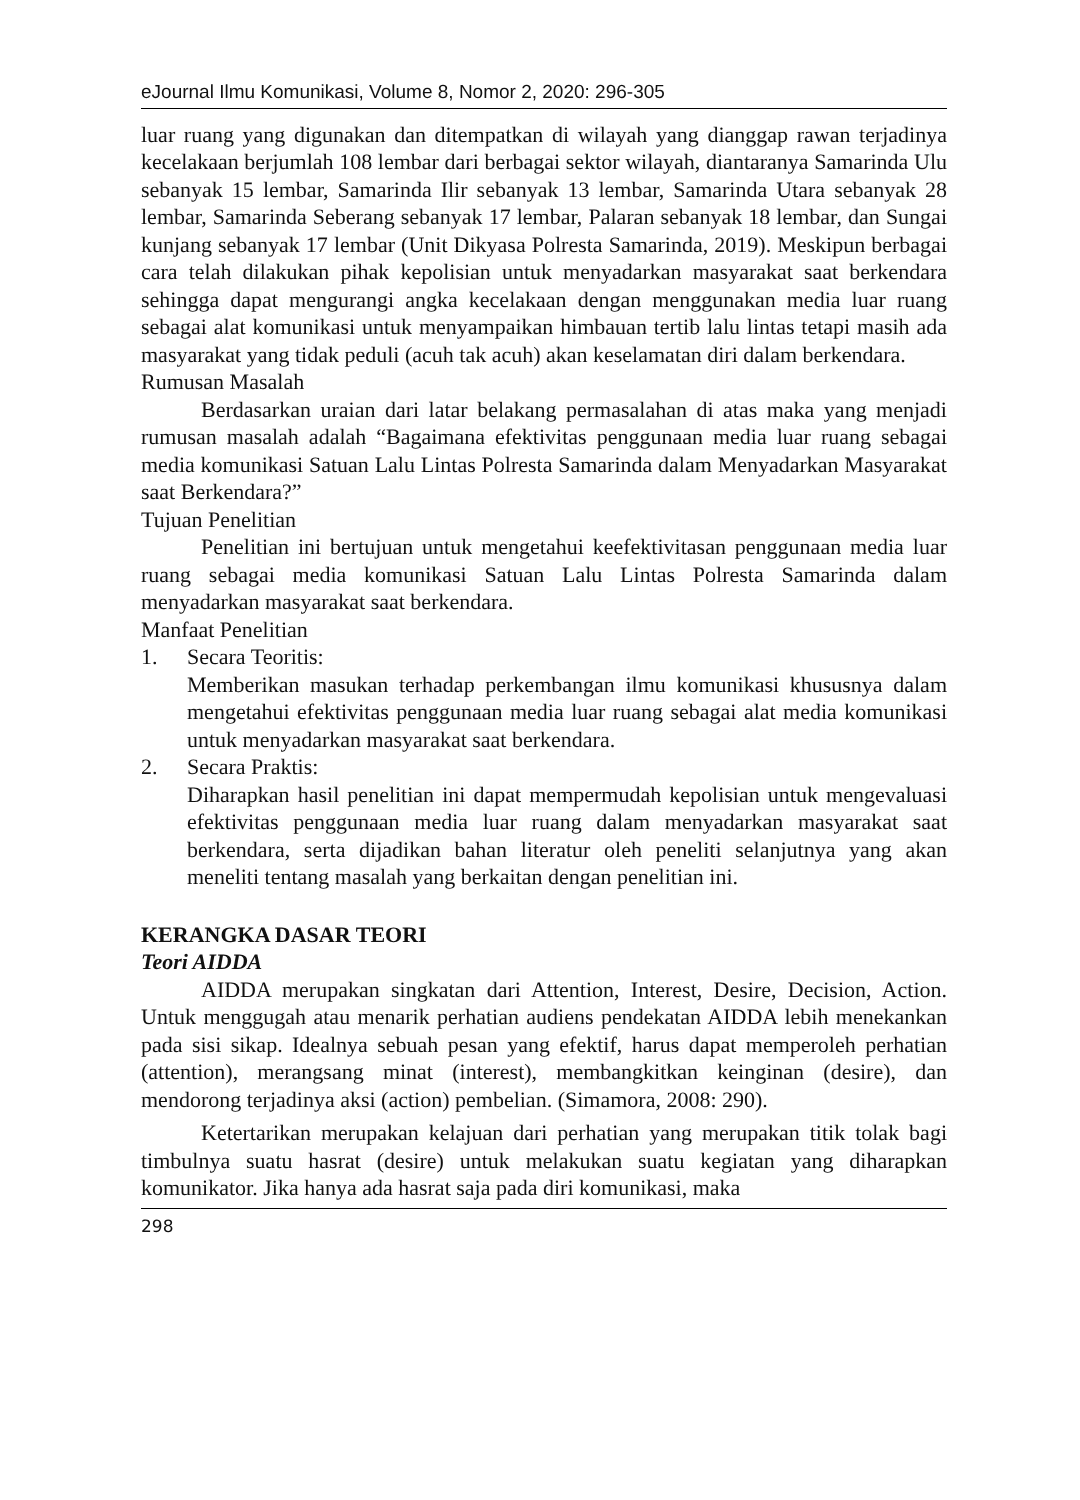eJournal Ilmu Komunikasi, Volume 8, Nomor 2, 2020: 296-305
luar ruang yang digunakan dan ditempatkan di wilayah yang dianggap rawan terjadinya kecelakaan berjumlah 108 lembar dari berbagai sektor wilayah, diantaranya Samarinda Ulu sebanyak 15 lembar, Samarinda Ilir sebanyak 13 lembar, Samarinda Utara sebanyak 28 lembar, Samarinda Seberang sebanyak 17 lembar, Palaran sebanyak 18 lembar, dan Sungai kunjang sebanyak 17 lembar (Unit Dikyasa Polresta Samarinda, 2019). Meskipun berbagai cara telah dilakukan pihak kepolisian untuk menyadarkan masyarakat saat berkendara sehingga dapat mengurangi angka kecelakaan dengan menggunakan media luar ruang sebagai alat komunikasi untuk menyampaikan himbauan tertib lalu lintas tetapi masih ada masyarakat yang tidak peduli (acuh tak acuh) akan keselamatan diri dalam berkendara.
Rumusan Masalah
Berdasarkan uraian dari latar belakang permasalahan di atas maka yang menjadi rumusan masalah adalah “Bagaimana efektivitas penggunaan media luar ruang sebagai media komunikasi Satuan Lalu Lintas Polresta Samarinda dalam Menyadarkan Masyarakat saat Berkendara?”
Tujuan Penelitian
Penelitian ini bertujuan untuk mengetahui keefektivitasan penggunaan media luar ruang sebagai media komunikasi Satuan Lalu Lintas Polresta Samarinda dalam menyadarkan masyarakat saat berkendara.
Manfaat Penelitian
1. Secara Teoritis:
Memberikan masukan terhadap perkembangan ilmu komunikasi khususnya dalam mengetahui efektivitas penggunaan media luar ruang sebagai alat media komunikasi untuk menyadarkan masyarakat saat berkendara.
2. Secara Praktis:
Diharapkan hasil penelitian ini dapat mempermudah kepolisian untuk mengevaluasi efektivitas penggunaan media luar ruang dalam menyadarkan masyarakat saat berkendara, serta dijadikan bahan literatur oleh peneliti selanjutnya yang akan meneliti tentang masalah yang berkaitan dengan penelitian ini.
KERANGKA DASAR TEORI
Teori AIDDA
AIDDA merupakan singkatan dari Attention, Interest, Desire, Decision, Action. Untuk menggugah atau menarik perhatian audiens pendekatan AIDDA lebih menekankan pada sisi sikap. Idealnya sebuah pesan yang efektif, harus dapat memperoleh perhatian (attention), merangsang minat (interest), membangkitkan keinginan (desire), dan mendorong terjadinya aksi (action) pembelian. (Simamora, 2008: 290).
Ketertarikan merupakan kelajuan dari perhatian yang merupakan titik tolak bagi timbulnya suatu hasrat (desire) untuk melakukan suatu kegiatan yang diharapkan komunikator. Jika hanya ada hasrat saja pada diri komunikasi, maka
298